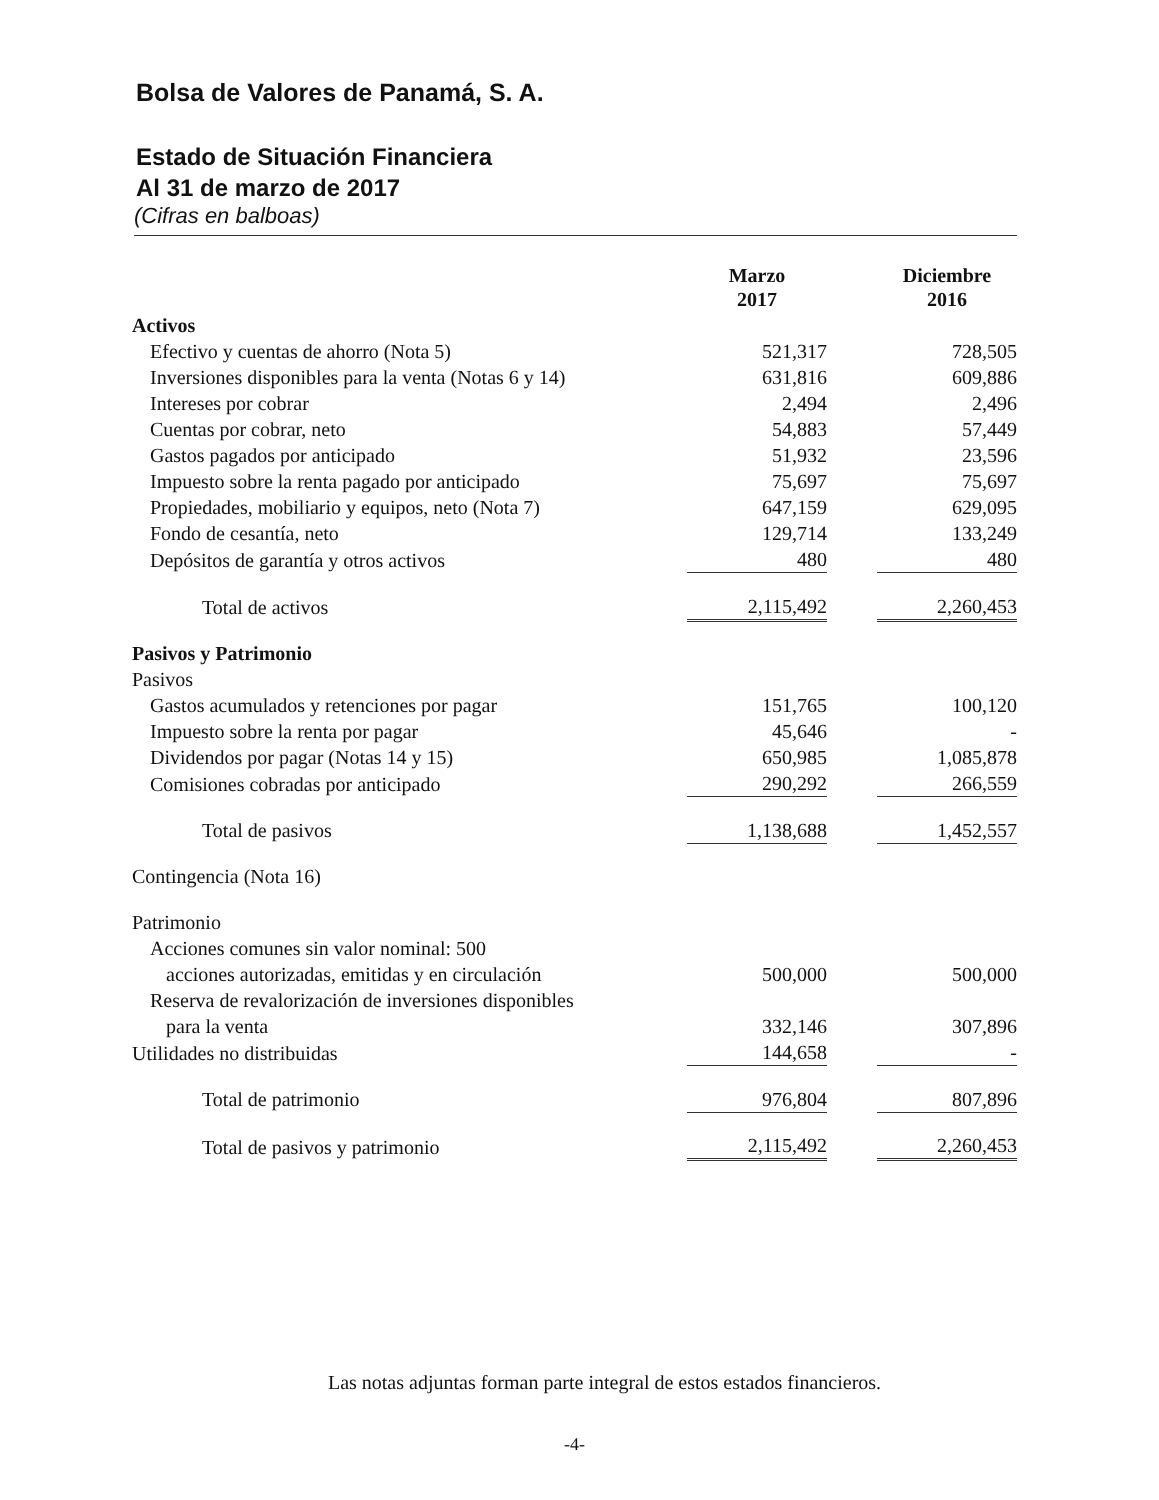Bolsa de Valores de Panamá, S. A.
Estado de Situación Financiera
Al 31 de marzo de 2017
(Cifras en balboas)
| | Marzo 2017 | | Diciembre 2016 |
| --- | --- | --- | --- |
| Activos | | | |
| Efectivo y cuentas de ahorro (Nota 5) | 521,317 | | 728,505 |
| Inversiones disponibles para la venta (Notas 6 y 14) | 631,816 | | 609,886 |
| Intereses por cobrar | 2,494 | | 2,496 |
| Cuentas por cobrar, neto | 54,883 | | 57,449 |
| Gastos pagados por anticipado | 51,932 | | 23,596 |
| Impuesto sobre la renta pagado por anticipado | 75,697 | | 75,697 |
| Propiedades, mobiliario y equipos, neto (Nota 7) | 647,159 | | 629,095 |
| Fondo de cesantía, neto | 129,714 | | 133,249 |
| Depósitos de garantía y otros activos | 480 | | 480 |
| Total de activos | 2,115,492 | | 2,260,453 |
| Pasivos y Patrimonio | | | |
| Pasivos | | | |
| Gastos acumulados y retenciones por pagar | 151,765 | | 100,120 |
| Impuesto sobre la renta por pagar | 45,646 | | - |
| Dividendos por pagar (Notas 14 y 15) | 650,985 | | 1,085,878 |
| Comisiones cobradas por anticipado | 290,292 | | 266,559 |
| Total de pasivos | 1,138,688 | | 1,452,557 |
| Contingencia (Nota 16) | | | |
| Patrimonio | | | |
| Acciones comunes sin valor nominal: 500 | | | |
| acciones autorizadas, emitidas y en circulación | 500,000 | | 500,000 |
| Reserva de revalorización de inversiones disponibles | | | |
| para la venta | 332,146 | | 307,896 |
| Utilidades no distribuidas | 144,658 | | - |
| Total de patrimonio | 976,804 | | 807,896 |
| Total de pasivos y patrimonio | 2,115,492 | | 2,260,453 |
Las notas adjuntas forman parte integral de estos estados financieros.
-4-